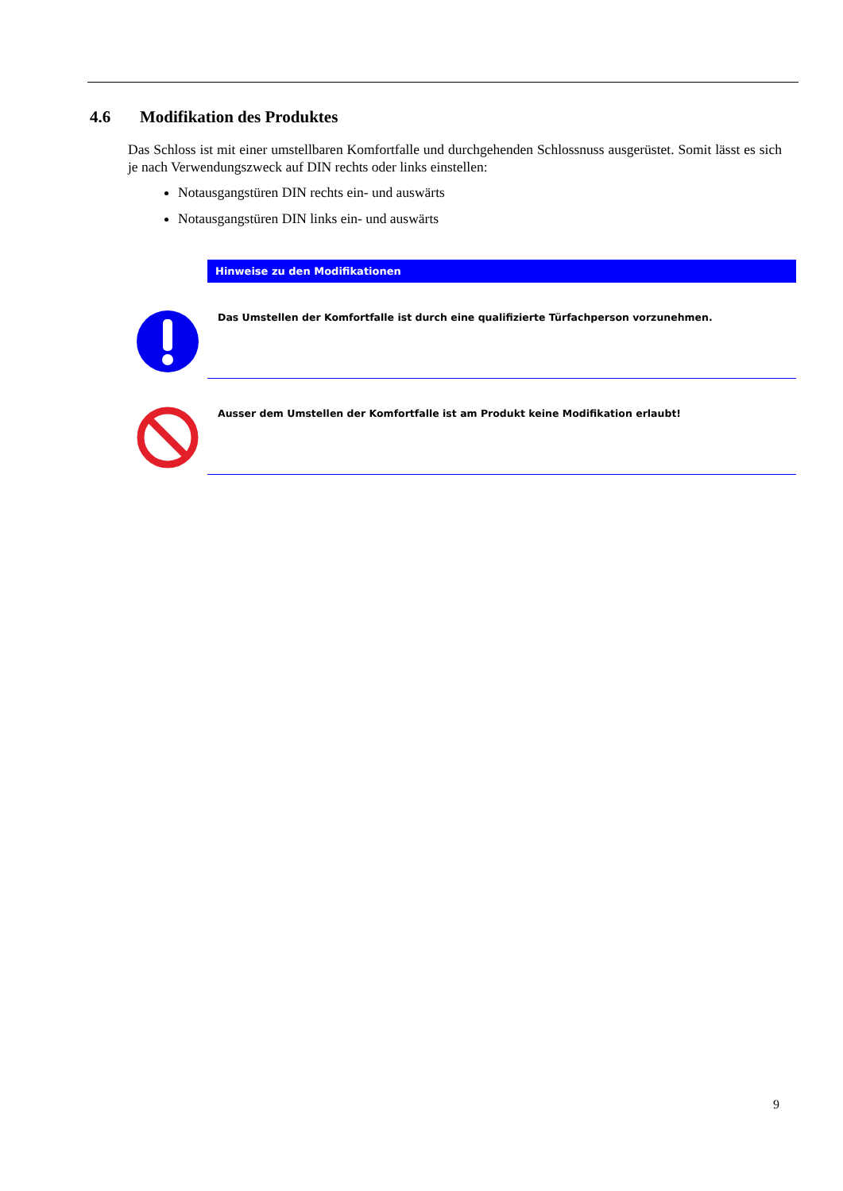4.6 Modifikation des Produktes
Das Schloss ist mit einer umstellbaren Komfortfalle und durchgehenden Schlossnuss ausgerüstet. Somit lässt es sich je nach Verwendungszweck auf DIN rechts oder links einstellen:
Notausgangstüren DIN rechts ein- und auswärts
Notausgangstüren DIN links ein- und auswärts
Hinweise zu den Modifikationen
Das Umstellen der Komfortfalle ist durch eine qualifizierte Türfachperson vorzunehmen.
Ausser dem Umstellen der Komfortfalle ist am Produkt keine Modifikation erlaubt!
9